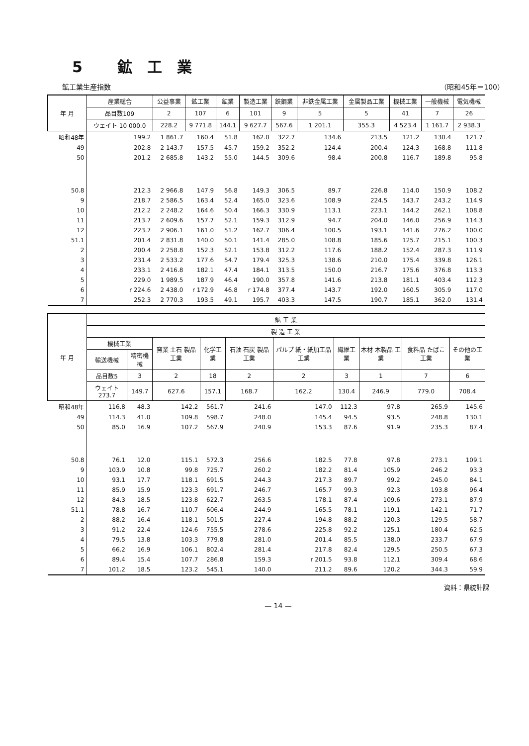5 鉱工業
鉱工業生産指数 （昭和45年＝100）
| 年 月 | 産業総合 | 公益事業 | 鉱工業 | 鉱業 | 製造工業 | 鉄鋼業 | 非鉄金属工業 | 金属製品工業 | 機械工業 | 一般機械 | 電気機械 |
| --- | --- | --- | --- | --- | --- | --- | --- | --- | --- | --- | --- |
| | 品目数109 | 2 | 107 | 6 | 101 | 9 | 5 | 5 | 41 | 7 | 26 |
| | ウェイト 10 000.0 | 228.2 | 9 771.8 | 144.1 | 9 627.7 | 567.6 | 1 201.1 | 355.3 | 4 523.4 | 1 161.7 | 2 938.3 |
| 昭和48年 | 199.2 | 1 861.7 | 160.4 | 51.8 | 162.0 | 322.7 | 134.6 | 213.5 | 121.2 | 130.4 | 121.7 |
| 49 | 202.8 | 2 143.7 | 157.5 | 45.7 | 159.2 | 352.2 | 124.4 | 200.4 | 124.3 | 168.8 | 111.8 |
| 50 | 201.2 | 2 685.8 | 143.2 | 55.0 | 144.5 | 309.6 | 98.4 | 200.8 | 116.7 | 189.8 | 95.8 |
| 50.8 | 212.3 | 2 966.8 | 147.9 | 56.8 | 149.3 | 306.5 | 89.7 | 226.8 | 114.0 | 150.9 | 108.2 |
| 9 | 218.7 | 2 586.5 | 163.4 | 52.4 | 165.0 | 323.6 | 108.9 | 224.5 | 143.7 | 243.2 | 114.9 |
| 10 | 212.2 | 2 248.2 | 164.6 | 50.4 | 166.3 | 330.9 | 113.1 | 223.1 | 144.2 | 262.1 | 108.8 |
| 11 | 213.7 | 2 609.6 | 157.7 | 52.1 | 159.3 | 312.9 | 94.7 | 204.0 | 146.0 | 256.9 | 114.3 |
| 12 | 223.7 | 2 906.1 | 161.0 | 51.2 | 162.7 | 306.4 | 100.5 | 193.1 | 141.6 | 276.2 | 100.0 |
| 51.1 | 201.4 | 2 831.8 | 140.0 | 50.1 | 141.4 | 285.0 | 108.8 | 185.6 | 125.7 | 215.1 | 100.3 |
| 2 | 200.4 | 2 258.8 | 152.3 | 52.1 | 153.8 | 312.2 | 117.6 | 188.2 | 152.4 | 287.3 | 111.9 |
| 3 | 231.4 | 2 533.2 | 177.6 | 54.7 | 179.4 | 325.3 | 138.6 | 210.0 | 175.4 | 339.8 | 126.1 |
| 4 | 233.1 | 2 416.8 | 182.1 | 47.4 | 184.1 | 313.5 | 150.0 | 216.7 | 175.6 | 376.8 | 113.3 |
| 5 | 229.0 | 1 989.5 | 187.9 | 46.4 | 190.0 | 357.8 | 141.6 | 213.8 | 181.1 | 403.4 | 112.3 |
| 6 | r 224.6 | 2 438.0 | r 172.9 | 46.8 | r 174.8 | 377.4 | 143.7 | 192.0 | 160.5 | 305.9 | 117.0 |
| 7 | 252.3 | 2 770.3 | 193.5 | 49.1 | 195.7 | 403.3 | 147.5 | 190.7 | 185.1 | 362.0 | 131.4 |
| 年 月 | 鉱 工 業 | | | | | | | | | |
| --- | --- | --- | --- | --- | --- | --- | --- | --- | --- | --- |
| | 製 造 工 業 | | | | | | | | | |
| | 機械工業 | | 窯業 土石 製品工業 | 化学工業 | 石油 石炭 製品工業 | パルプ 紙・紙加工品工業 | 繊維工業 | 木材 木製品 工業 | 食料品 たばこ 工業 | その他の工業 |
| | 輸送機械 | 精密機械 | | | | | | | | |
| | 品目数5 | 3 | 2 | 18 | 2 | 2 | 3 | 1 | 7 | 6 |
| | ウェイト 273.7 | 149.7 | 627.6 | 157.1 | 168.7 | 162.2 | 130.4 | 246.9 | 779.0 | 708.4 |
| 昭和48年 | 116.8 | 48.3 | 142.2 | 561.7 | 241.6 | 147.0 | 112.3 | 97.8 | 265.9 | 145.6 |
| 49 | 114.3 | 41.0 | 109.8 | 598.7 | 248.0 | 145.4 | 94.5 | 93.5 | 248.8 | 130.1 |
| 50 | 85.0 | 16.9 | 107.2 | 567.9 | 240.9 | 153.3 | 87.6 | 91.9 | 235.3 | 87.4 |
| 50.8 | 76.1 | 12.0 | 115.1 | 572.3 | 256.6 | 182.5 | 77.8 | 97.8 | 273.1 | 109.1 |
| 9 | 103.9 | 10.8 | 99.8 | 725.7 | 260.2 | 182.2 | 81.4 | 105.9 | 246.2 | 93.3 |
| 10 | 93.1 | 17.7 | 118.1 | 691.5 | 244.3 | 217.3 | 89.7 | 99.2 | 245.0 | 84.1 |
| 11 | 85.9 | 15.9 | 123.3 | 691.7 | 246.7 | 165.7 | 99.3 | 92.3 | 193.8 | 96.4 |
| 12 | 84.3 | 18.5 | 123.8 | 622.7 | 263.5 | 178.1 | 87.4 | 109.6 | 273.1 | 87.9 |
| 51.1 | 78.8 | 16.7 | 110.7 | 606.4 | 244.9 | 165.5 | 78.1 | 119.1 | 142.1 | 71.7 |
| 2 | 88.2 | 16.4 | 118.1 | 501.5 | 227.4 | 194.8 | 88.2 | 120.3 | 129.5 | 58.7 |
| 3 | 91.2 | 22.4 | 124.6 | 755.5 | 278.6 | 225.8 | 92.2 | 125.1 | 180.4 | 62.5 |
| 4 | 79.5 | 13.8 | 103.3 | 779.8 | 281.0 | 201.4 | 85.5 | 138.0 | 233.7 | 67.9 |
| 5 | 66.2 | 16.9 | 106.1 | 802.4 | 281.4 | 217.8 | 82.4 | 129.5 | 250.5 | 67.3 |
| 6 | 89.4 | 15.4 | 107.7 | 286.8 | 159.3 | r 201.5 | 93.8 | 112.1 | 309.4 | 68.6 |
| 7 | 101.2 | 18.5 | 123.2 | 545.1 | 140.0 | 211.2 | 89.6 | 120.2 | 344.3 | 59.9 |
資料：県統計課
— 14 —